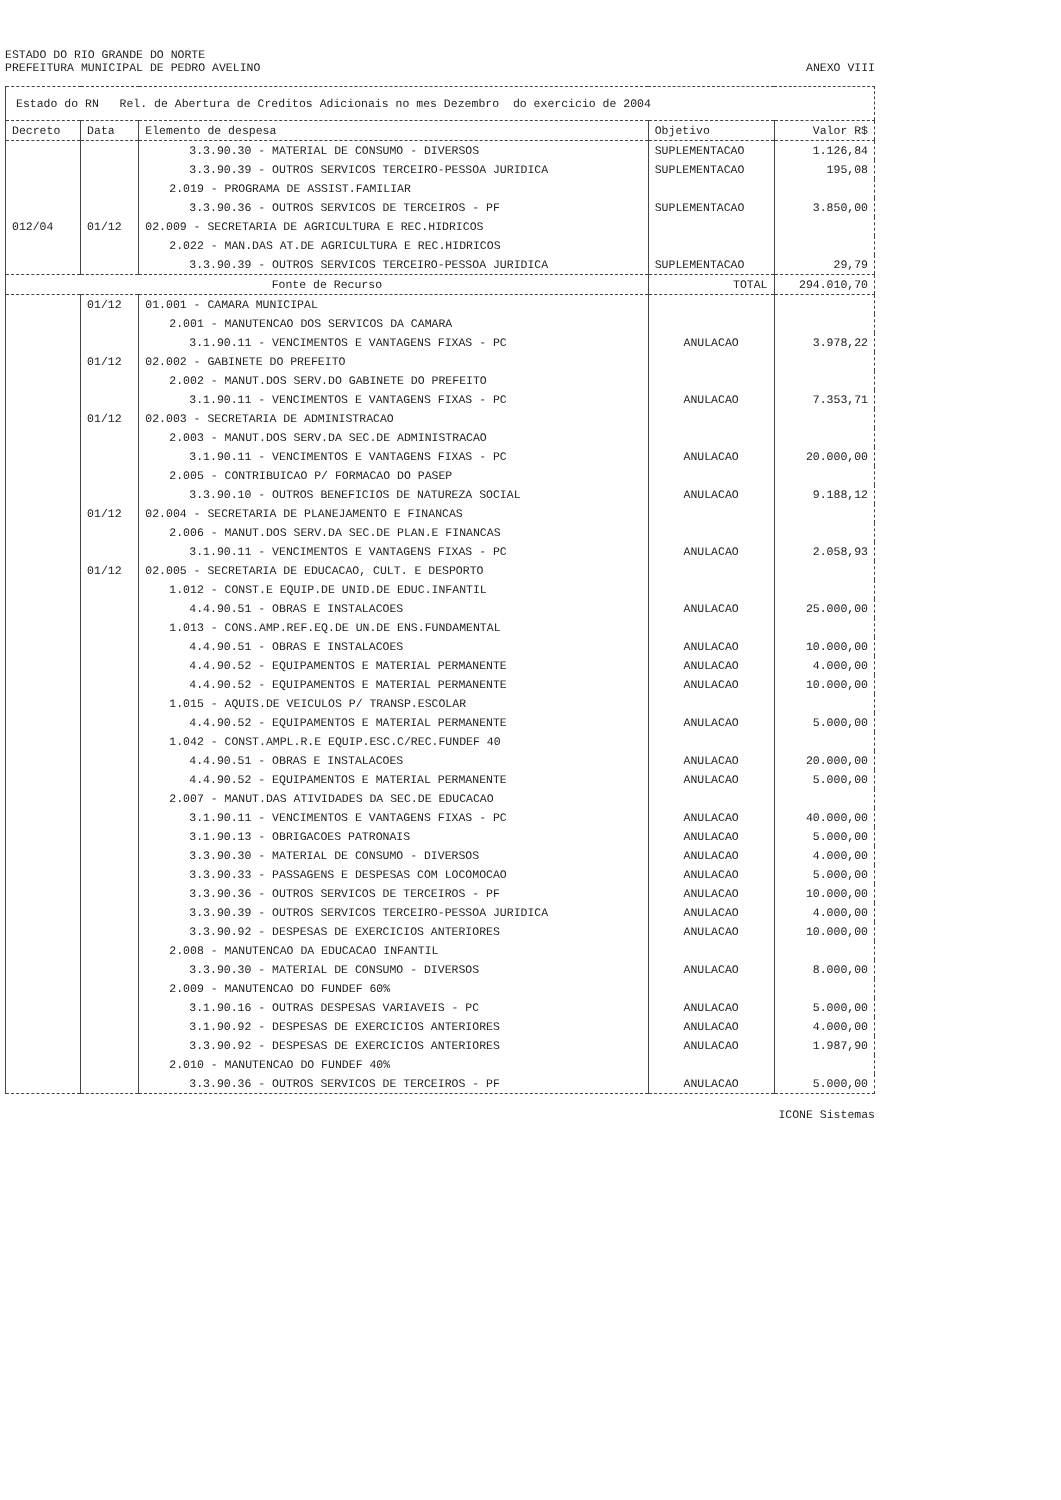ESTADO DO RIO GRANDE DO NORTE
PREFEITURA MUNICIPAL DE PEDRO AVELINO ANEXO VIII
| Estado do RN Rel. de Abertura de Creditos Adicionais no mes Dezembro do exercicio de 2004 | | | | |
| --- | --- | --- | --- | --- |
| Decreto | Data | Elemento de despesa | Objetivo | Valor R$ |
| | | 3.3.90.30 - MATERIAL DE CONSUMO - DIVERSOS | SUPLEMENTACAO | 1.126,84 |
| | | 3.3.90.39 - OUTROS SERVICOS TERCEIRO-PESSOA JURIDICA | SUPLEMENTACAO | 195,08 |
| | | 2.019 - PROGRAMA DE ASSIST.FAMILIAR | | |
| | | 3.3.90.36 - OUTROS SERVICOS DE TERCEIROS - PF | SUPLEMENTACAO | 3.850,00 |
| 012/04 | 01/12 | 02.009 - SECRETARIA DE AGRICULTURA E REC.HIDRICOS | | |
| | | 2.022 - MAN.DAS AT.DE AGRICULTURA E REC.HIDRICOS | | |
| | | 3.3.90.39 - OUTROS SERVICOS TERCEIRO-PESSOA JURIDICA | SUPLEMENTACAO | 29,79 |
| Fonte de Recurso | | | TOTAL | 294.010,70 |
| | 01/12 | 01.001 - CAMARA MUNICIPAL | | |
| | | 2.001 - MANUTENCAO DOS SERVICOS DA CAMARA | | |
| | | 3.1.90.11 - VENCIMENTOS E VANTAGENS FIXAS - PC | ANULACAO | 3.978,22 |
| | 01/12 | 02.002 - GABINETE DO PREFEITO | | |
| | | 2.002 - MANUT.DOS SERV.DO GABINETE DO PREFEITO | | |
| | | 3.1.90.11 - VENCIMENTOS E VANTAGENS FIXAS - PC | ANULACAO | 7.353,71 |
| | 01/12 | 02.003 - SECRETARIA DE ADMINISTRACAO | | |
| | | 2.003 - MANUT.DOS SERV.DA SEC.DE ADMINISTRACAO | | |
| | | 3.1.90.11 - VENCIMENTOS E VANTAGENS FIXAS - PC | ANULACAO | 20.000,00 |
| | | 2.005 - CONTRIBUICAO P/ FORMACAO DO PASEP | | |
| | | 3.3.90.10 - OUTROS BENEFICIOS DE NATUREZA SOCIAL | ANULACAO | 9.188,12 |
| | 01/12 | 02.004 - SECRETARIA DE PLANEJAMENTO E FINANCAS | | |
| | | 2.006 - MANUT.DOS SERV.DA SEC.DE PLAN.E FINANCAS | | |
| | | 3.1.90.11 - VENCIMENTOS E VANTAGENS FIXAS - PC | ANULACAO | 2.058,93 |
| | 01/12 | 02.005 - SECRETARIA DE EDUCACAO, CULT. E DESPORTO | | |
| | | 1.012 - CONST.E EQUIP.DE UNID.DE EDUC.INFANTIL | | |
| | | 4.4.90.51 - OBRAS E INSTALACOES | ANULACAO | 25.000,00 |
| | | 1.013 - CONS.AMP.REF.EQ.DE UN.DE ENS.FUNDAMENTAL | | |
| | | 4.4.90.51 - OBRAS E INSTALACOES | ANULACAO | 10.000,00 |
| | | 4.4.90.52 - EQUIPAMENTOS E MATERIAL PERMANENTE | ANULACAO | 4.000,00 |
| | | 4.4.90.52 - EQUIPAMENTOS E MATERIAL PERMANENTE | ANULACAO | 10.000,00 |
| | | 1.015 - AQUIS.DE VEICULOS P/ TRANSP.ESCOLAR | | |
| | | 4.4.90.52 - EQUIPAMENTOS E MATERIAL PERMANENTE | ANULACAO | 5.000,00 |
| | | 1.042 - CONST.AMPL.R.E EQUIP.ESC.C/REC.FUNDEF 40 | | |
| | | 4.4.90.51 - OBRAS E INSTALACOES | ANULACAO | 20.000,00 |
| | | 4.4.90.52 - EQUIPAMENTOS E MATERIAL PERMANENTE | ANULACAO | 5.000,00 |
| | | 2.007 - MANUT.DAS ATIVIDADES DA SEC.DE EDUCACAO | | |
| | | 3.1.90.11 - VENCIMENTOS E VANTAGENS FIXAS - PC | ANULACAO | 40.000,00 |
| | | 3.1.90.13 - OBRIGACOES PATRONAIS | ANULACAO | 5.000,00 |
| | | 3.3.90.30 - MATERIAL DE CONSUMO - DIVERSOS | ANULACAO | 4.000,00 |
| | | 3.3.90.33 - PASSAGENS E DESPESAS COM LOCOMOCAO | ANULACAO | 5.000,00 |
| | | 3.3.90.36 - OUTROS SERVICOS DE TERCEIROS - PF | ANULACAO | 10.000,00 |
| | | 3.3.90.39 - OUTROS SERVICOS TERCEIRO-PESSOA JURIDICA | ANULACAO | 4.000,00 |
| | | 3.3.90.92 - DESPESAS DE EXERCICIOS ANTERIORES | ANULACAO | 10.000,00 |
| | | 2.008 - MANUTENCAO DA EDUCACAO INFANTIL | | |
| | | 3.3.90.30 - MATERIAL DE CONSUMO - DIVERSOS | ANULACAO | 8.000,00 |
| | | 2.009 - MANUTENCAO DO FUNDEF 60% | | |
| | | 3.1.90.16 - OUTRAS DESPESAS VARIAVEIS - PC | ANULACAO | 5.000,00 |
| | | 3.1.90.92 - DESPESAS DE EXERCICIOS ANTERIORES | ANULACAO | 4.000,00 |
| | | 3.3.90.92 - DESPESAS DE EXERCICIOS ANTERIORES | ANULACAO | 1.987,90 |
| | | 2.010 - MANUTENCAO DO FUNDEF 40% | | |
| | | 3.3.90.36 - OUTROS SERVICOS DE TERCEIROS - PF | ANULACAO | 5.000,00 |
ICONE Sistemas